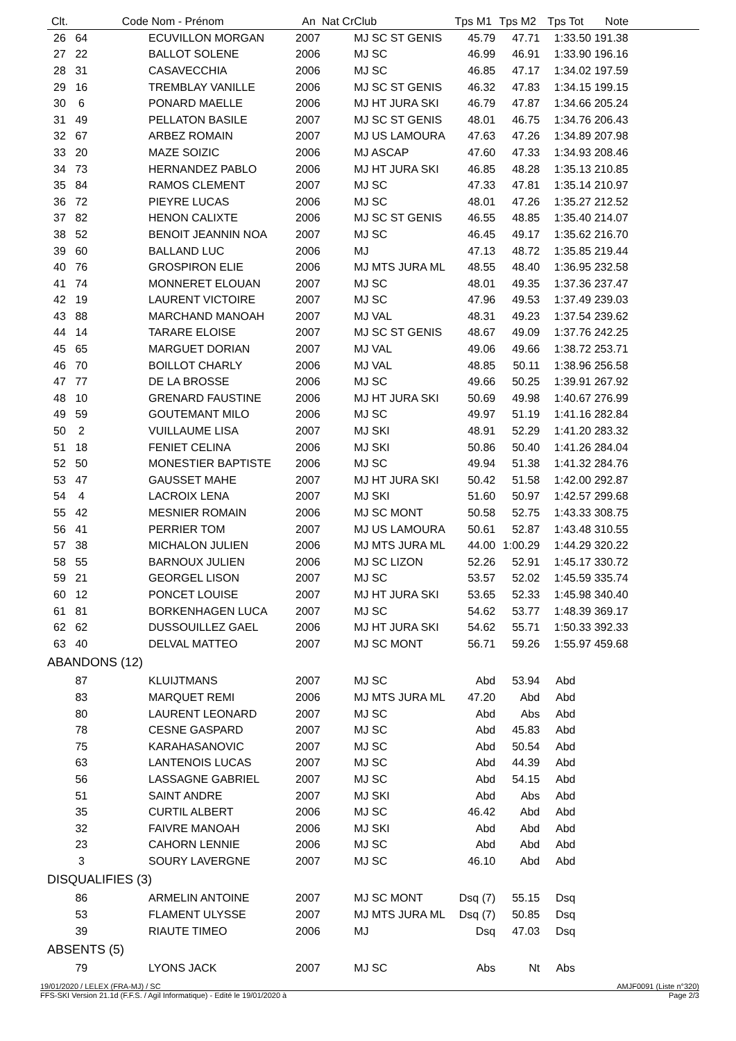| Clt. | Code | Nom - Prénom | An | Nat Cr | Club | Tps M1 | Tps M2 | Tps Tot | Note | |
| --- | --- | --- | --- | --- | --- | --- | --- | --- | --- | --- |
| 26 | 64 | ECUVILLON MORGAN | 2007 | | MJ SC ST GENIS | 45.79 | 47.71 | 1:33.50 | 191.38 | |
| 27 | 22 | BALLOT SOLENE | 2006 | | MJ SC | 46.99 | 46.91 | 1:33.90 | 196.16 | |
| 28 | 31 | CASAVECCHIA | 2006 | | MJ SC | 46.85 | 47.17 | 1:34.02 | 197.59 | |
| 29 | 16 | TREMBLAY VANILLE | 2006 | | MJ SC ST GENIS | 46.32 | 47.83 | 1:34.15 | 199.15 | |
| 30 | 6 | PONARD MAELLE | 2006 | | MJ HT JURA SKI | 46.79 | 47.87 | 1:34.66 | 205.24 | |
| 31 | 49 | PELLATON BASILE | 2007 | | MJ SC ST GENIS | 48.01 | 46.75 | 1:34.76 | 206.43 | |
| 32 | 67 | ARBEZ ROMAIN | 2007 | | MJ US LAMOURA | 47.63 | 47.26 | 1:34.89 | 207.98 | |
| 33 | 20 | MAZE SOIZIC | 2006 | | MJ ASCAP | 47.60 | 47.33 | 1:34.93 | 208.46 | |
| 34 | 73 | HERNANDEZ PABLO | 2006 | | MJ HT JURA SKI | 46.85 | 48.28 | 1:35.13 | 210.85 | |
| 35 | 84 | RAMOS CLEMENT | 2007 | | MJ SC | 47.33 | 47.81 | 1:35.14 | 210.97 | |
| 36 | 72 | PIEYRE LUCAS | 2006 | | MJ SC | 48.01 | 47.26 | 1:35.27 | 212.52 | |
| 37 | 82 | HENON CALIXTE | 2006 | | MJ SC ST GENIS | 46.55 | 48.85 | 1:35.40 | 214.07 | |
| 38 | 52 | BENOIT JEANNIN NOA | 2007 | | MJ SC | 46.45 | 49.17 | 1:35.62 | 216.70 | |
| 39 | 60 | BALLAND LUC | 2006 | | MJ | 47.13 | 48.72 | 1:35.85 | 219.44 | |
| 40 | 76 | GROSPIRON ELIE | 2006 | | MJ MTS JURA ML | 48.55 | 48.40 | 1:36.95 | 232.58 | |
| 41 | 74 | MONNERET ELOUAN | 2007 | | MJ SC | 48.01 | 49.35 | 1:37.36 | 237.47 | |
| 42 | 19 | LAURENT VICTOIRE | 2007 | | MJ SC | 47.96 | 49.53 | 1:37.49 | 239.03 | |
| 43 | 88 | MARCHAND MANOAH | 2007 | | MJ VAL | 48.31 | 49.23 | 1:37.54 | 239.62 | |
| 44 | 14 | TARARE ELOISE | 2007 | | MJ SC ST GENIS | 48.67 | 49.09 | 1:37.76 | 242.25 | |
| 45 | 65 | MARGUET DORIAN | 2007 | | MJ VAL | 49.06 | 49.66 | 1:38.72 | 253.71 | |
| 46 | 70 | BOILLOT CHARLY | 2006 | | MJ VAL | 48.85 | 50.11 | 1:38.96 | 256.58 | |
| 47 | 77 | DE LA BROSSE | 2006 | | MJ SC | 49.66 | 50.25 | 1:39.91 | 267.92 | |
| 48 | 10 | GRENARD FAUSTINE | 2006 | | MJ HT JURA SKI | 50.69 | 49.98 | 1:40.67 | 276.99 | |
| 49 | 59 | GOUTEMANT MILO | 2006 | | MJ SC | 49.97 | 51.19 | 1:41.16 | 282.84 | |
| 50 | 2 | VUILLAUME LISA | 2007 | | MJ SKI | 48.91 | 52.29 | 1:41.20 | 283.32 | |
| 51 | 18 | FENIET CELINA | 2006 | | MJ SKI | 50.86 | 50.40 | 1:41.26 | 284.04 | |
| 52 | 50 | MONESTIER BAPTISTE | 2006 | | MJ SC | 49.94 | 51.38 | 1:41.32 | 284.76 | |
| 53 | 47 | GAUSSET MAHE | 2007 | | MJ HT JURA SKI | 50.42 | 51.58 | 1:42.00 | 292.87 | |
| 54 | 4 | LACROIX LENA | 2007 | | MJ SKI | 51.60 | 50.97 | 1:42.57 | 299.68 | |
| 55 | 42 | MESNIER ROMAIN | 2006 | | MJ SC MONT | 50.58 | 52.75 | 1:43.33 | 308.75 | |
| 56 | 41 | PERRIER TOM | 2007 | | MJ US LAMOURA | 50.61 | 52.87 | 1:43.48 | 310.55 | |
| 57 | 38 | MICHALON JULIEN | 2006 | | MJ MTS JURA ML | 44.00 | 1:00.29 | 1:44.29 | 320.22 | |
| 58 | 55 | BARNOUX JULIEN | 2006 | | MJ SC LIZON | 52.26 | 52.91 | 1:45.17 | 330.72 | |
| 59 | 21 | GEORGEL LISON | 2007 | | MJ SC | 53.57 | 52.02 | 1:45.59 | 335.74 | |
| 60 | 12 | PONCET LOUISE | 2007 | | MJ HT JURA SKI | 53.65 | 52.33 | 1:45.98 | 340.40 | |
| 61 | 81 | BORKENHAGEN LUCA | 2007 | | MJ SC | 54.62 | 53.77 | 1:48.39 | 369.17 | |
| 62 | 62 | DUSSOUILLEZ GAEL | 2006 | | MJ HT JURA SKI | 54.62 | 55.71 | 1:50.33 | 392.33 | |
| 63 | 40 | DELVAL MATTEO | 2007 | | MJ SC MONT | 56.71 | 59.26 | 1:55.97 | 459.68 | |
| ABANDONS (12) | | | | | | | | | | |
| | 87 | KLUIJTMANS | 2007 | | MJ SC | Abd | 53.94 | Abd | | |
| | 83 | MARQUET REMI | 2006 | | MJ MTS JURA ML | 47.20 | Abd | Abd | | |
| | 80 | LAURENT LEONARD | 2007 | | MJ SC | Abd | Abs | Abd | | |
| | 78 | CESNE GASPARD | 2007 | | MJ SC | Abd | 45.83 | Abd | | |
| | 75 | KARAHASANOVIC | 2007 | | MJ SC | Abd | 50.54 | Abd | | |
| | 63 | LANTENOIS LUCAS | 2007 | | MJ SC | Abd | 44.39 | Abd | | |
| | 56 | LASSAGNE GABRIEL | 2007 | | MJ SC | Abd | 54.15 | Abd | | |
| | 51 | SAINT ANDRE | 2007 | | MJ SKI | Abd | Abs | Abd | | |
| | 35 | CURTIL ALBERT | 2006 | | MJ SC | 46.42 | Abd | Abd | | |
| | 32 | FAIVRE MANOAH | 2006 | | MJ SKI | Abd | Abd | Abd | | |
| | 23 | CAHORN LENNIE | 2006 | | MJ SC | Abd | Abd | Abd | | |
| | 3 | SOURY LAVERGNE | 2007 | | MJ SC | 46.10 | Abd | Abd | | |
| DISQUALIFIES (3) | | | | | | | | | | |
| | 86 | ARMELIN ANTOINE | 2007 | | MJ SC MONT | Dsq (7) | 55.15 | Dsq | | |
| | 53 | FLAMENT ULYSSE | 2007 | | MJ MTS JURA ML | Dsq (7) | 50.85 | Dsq | | |
| | 39 | RIAUTE TIMEO | 2006 | | MJ | Dsq | 47.03 | Dsq | | |
| ABSENTS (5) | | | | | | | | | | |
| | 79 | LYONS JACK | 2007 | | MJ SC | Abs | Nt | Abs | | |
19/01/2020 / LELEX (FRA-MJ) / SC AMJF0091 (Liste n°320)
FFS-SKI Version 21.1d (F.F.S. / Agil Informatique) - Edité le 19/01/2020 à Page 2/3